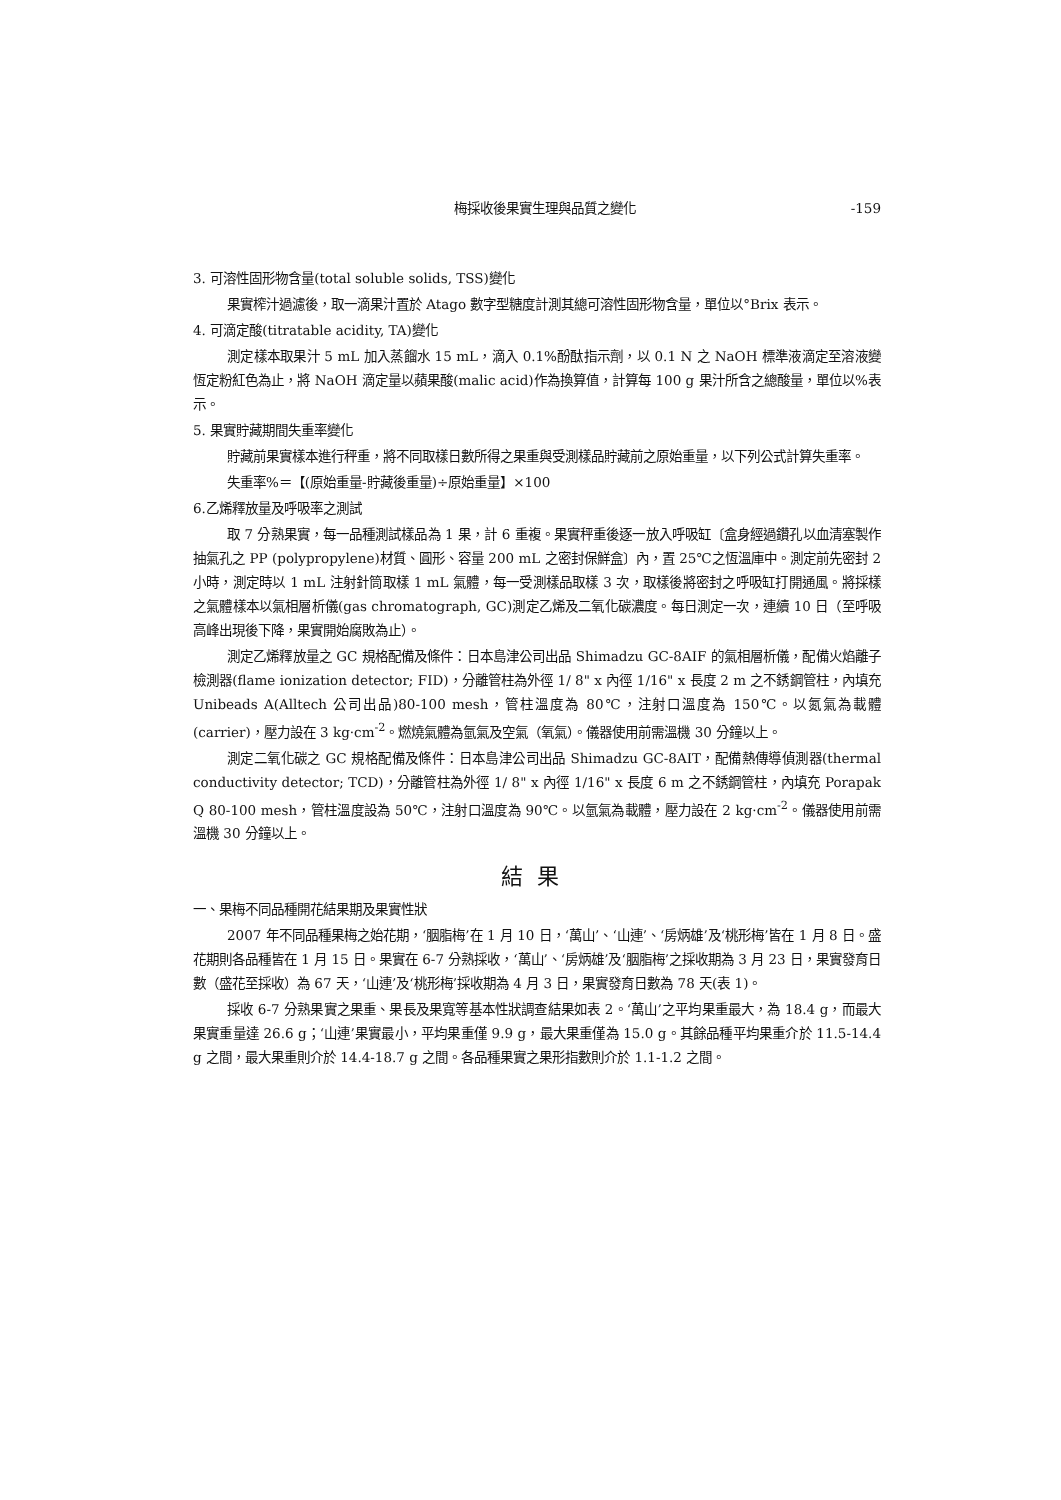梅採收後果實生理與品質之變化 -159
3. 可溶性固形物含量(total soluble solids, TSS)變化
果實榨汁過濾後，取一滴果汁置於 Atago 數字型糖度計測其總可溶性固形物含量，單位以°Brix 表示。
4. 可滴定酸(titratable acidity, TA)變化
測定樣本取果汁 5 mL 加入蒸餾水 15 mL，滴入 0.1%酚酞指示劑，以 0.1 N 之 NaOH 標準液滴定至溶液變恆定粉紅色為止，將 NaOH 滴定量以蘋果酸(malic acid)作為換算值，計算每 100 g 果汁所含之總酸量，單位以%表示。
5. 果實貯藏期間失重率變化
貯藏前果實樣本進行秤重，將不同取樣日數所得之果重與受測樣品貯藏前之原始重量，以下列公式計算失重率。
失重率%＝【(原始重量-貯藏後重量)÷原始重量】×100
6.乙烯釋放量及呼吸率之測試
取 7 分熟果實，每一品種測試樣品為 1 果，計 6 重複。果實秤重後逐一放入呼吸缸〔盒身經過鑽孔以血清塞製作抽氣孔之 PP (polypropylene)材質、圓形、容量 200 mL 之密封保鮮盒〕內，置 25℃之恆溫庫中。測定前先密封 2 小時，測定時以 1 mL 注射針筒取樣 1 mL 氣體，每一受測樣品取樣 3 次，取樣後將密封之呼吸缸打開通風。將採樣之氣體樣本以氣相層析儀(gas chromatograph, GC)測定乙烯及二氧化碳濃度。每日測定一次，連續 10 日（至呼吸高峰出現後下降，果實開始腐敗為止）。
測定乙烯釋放量之 GC 規格配備及條件：日本島津公司出品 Shimadzu GC-8AIF 的氣相層析儀，配備火焰離子檢測器(flame ionization detector; FID)，分離管柱為外徑 1/ 8" x 內徑 1/16" x 長度 2 m 之不銹鋼管柱，內填充 Unibeads A(Alltech 公司出品)80-100 mesh，管柱溫度為 80℃，注射口溫度為 150℃。以氮氣為載體(carrier)，壓力設在 3 kg·cm<sup>-2</sup>。燃燒氣體為氫氣及空氣（氧氣）。儀器使用前需溫機 30 分鐘以上。
測定二氧化碳之 GC 規格配備及條件：日本島津公司出品 Shimadzu GC-8AIT，配備熱傳導偵測器(thermal conductivity detector; TCD)，分離管柱為外徑 1/ 8" x 內徑 1/16" x 長度 6 m 之不銹鋼管柱，內填充 Porapak Q 80-100 mesh，管柱溫度設為 50℃，注射口溫度為 90℃。以氫氣為載體，壓力設在 2 kg·cm<sup>-2</sup>。儀器使用前需溫機 30 分鐘以上。
結果
一、果梅不同品種開花結果期及果實性狀
2007 年不同品種果梅之始花期，‘胭脂梅’在 1 月 10 日，‘萬山’、‘山連’、‘房炳雄’及‘桃形梅’皆在 1 月 8 日。盛花期則各品種皆在 1 月 15 日。果實在 6-7 分熟採收，‘萬山’、‘房炳雄’及‘胭脂梅’之採收期為 3 月 23 日，果實發育日數（盛花至採收）為 67 天，‘山連’及‘桃形梅’採收期為 4 月 3 日，果實發育日數為 78 天(表 1)。
採收 6-7 分熟果實之果重、果長及果寬等基本性狀調查結果如表 2。‘萬山’之平均果重最大，為 18.4 g，而最大果實重量達 26.6 g；‘山連’果實最小，平均果重僅 9.9 g，最大果重僅為 15.0 g。其餘品種平均果重介於 11.5-14.4 g 之間，最大果重則介於 14.4-18.7 g 之間。各品種果實之果形指數則介於 1.1-1.2 之間。